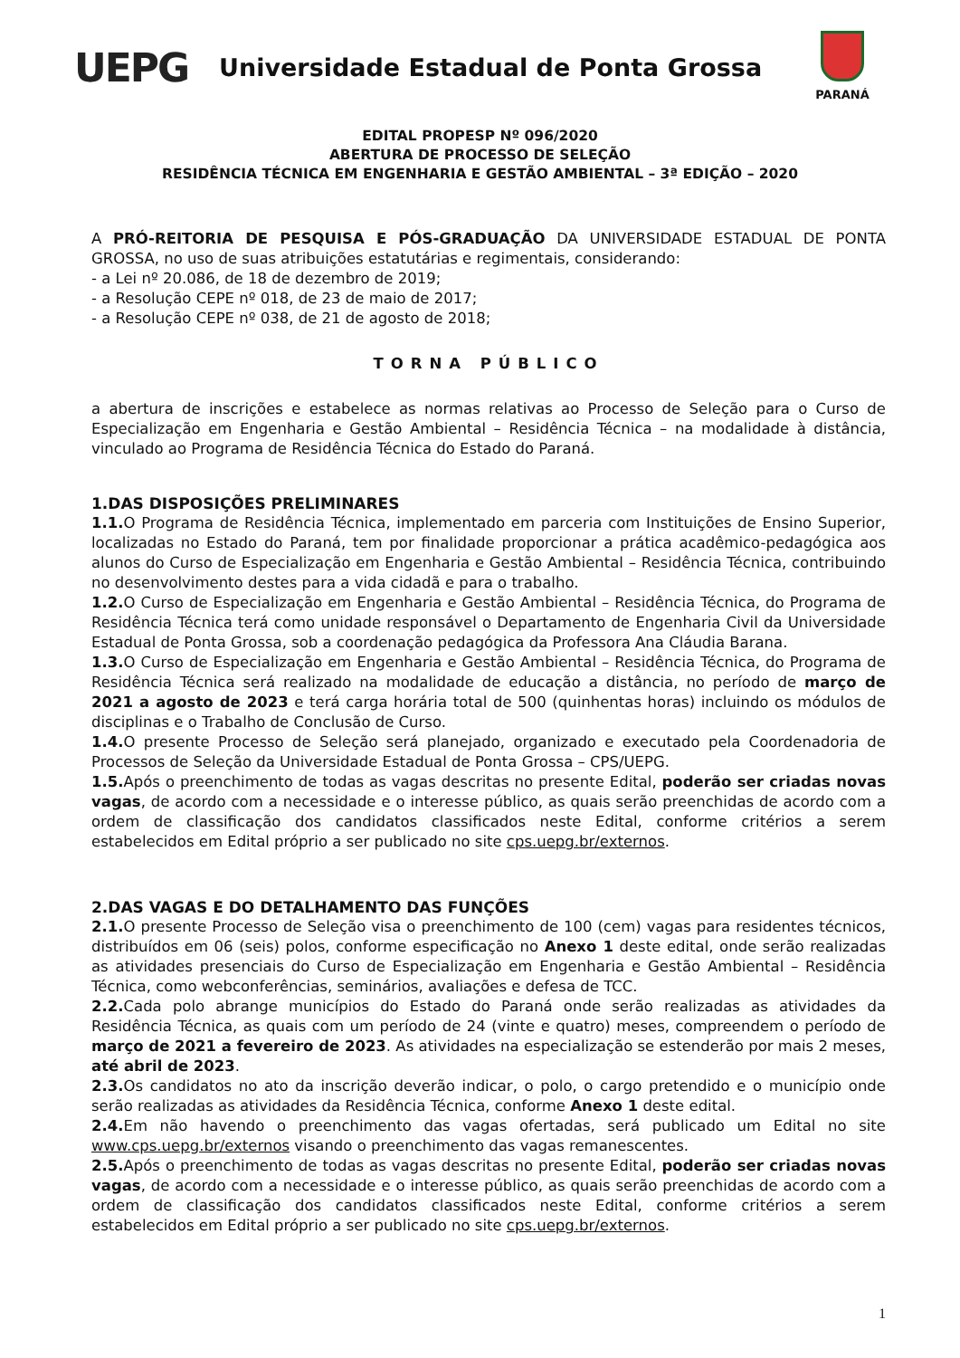UEPG
Universidade Estadual de Ponta Grossa
PARANÁ
EDITAL PROPESP Nº 096/2020
ABERTURA DE PROCESSO DE SELEÇÃO
RESIDÊNCIA TÉCNICA EM ENGENHARIA E GESTÃO AMBIENTAL – 3ª EDIÇÃO – 2020
A PRÓ-REITORIA DE PESQUISA E PÓS-GRADUAÇÃO DA UNIVERSIDADE ESTADUAL DE PONTA GROSSA, no uso de suas atribuições estatutárias e regimentais, considerando:
- a Lei nº 20.086, de 18 de dezembro de 2019;
- a Resolução CEPE nº 018, de 23 de maio de 2017;
- a Resolução CEPE nº 038, de 21 de agosto de 2018;
TORNA PÚBLICO
a abertura de inscrições e estabelece as normas relativas ao Processo de Seleção para o Curso de Especialização em Engenharia e Gestão Ambiental – Residência Técnica – na modalidade à distância, vinculado ao Programa de Residência Técnica do Estado do Paraná.
1.DAS DISPOSIÇÕES PRELIMINARES
1.1. O Programa de Residência Técnica, implementado em parceria com Instituições de Ensino Superior, localizadas no Estado do Paraná, tem por finalidade proporcionar a prática acadêmico-pedagógica aos alunos do Curso de Especialização em Engenharia e Gestão Ambiental – Residência Técnica, contribuindo no desenvolvimento destes para a vida cidadã e para o trabalho.
1.2. O Curso de Especialização em Engenharia e Gestão Ambiental – Residência Técnica, do Programa de Residência Técnica terá como unidade responsável o Departamento de Engenharia Civil da Universidade Estadual de Ponta Grossa, sob a coordenação pedagógica da Professora Ana Cláudia Barana.
1.3. O Curso de Especialização em Engenharia e Gestão Ambiental – Residência Técnica, do Programa de Residência Técnica será realizado na modalidade de educação a distância, no período de março de 2021 a agosto de 2023 e terá carga horária total de 500 (quinhentas horas) incluindo os módulos de disciplinas e o Trabalho de Conclusão de Curso.
1.4. O presente Processo de Seleção será planejado, organizado e executado pela Coordenadoria de Processos de Seleção da Universidade Estadual de Ponta Grossa – CPS/UEPG.
1.5. Após o preenchimento de todas as vagas descritas no presente Edital, poderão ser criadas novas vagas, de acordo com a necessidade e o interesse público, as quais serão preenchidas de acordo com a ordem de classificação dos candidatos classificados neste Edital, conforme critérios a serem estabelecidos em Edital próprio a ser publicado no site cps.uepg.br/externos.
2.DAS VAGAS E DO DETALHAMENTO DAS FUNÇÕES
2.1. O presente Processo de Seleção visa o preenchimento de 100 (cem) vagas para residentes técnicos, distribuídos em 06 (seis) polos, conforme especificação no Anexo 1 deste edital, onde serão realizadas as atividades presenciais do Curso de Especialização em Engenharia e Gestão Ambiental – Residência Técnica, como webconferências, seminários, avaliações e defesa de TCC.
2.2. Cada polo abrange municípios do Estado do Paraná onde serão realizadas as atividades da Residência Técnica, as quais com um período de 24 (vinte e quatro) meses, compreendem o período de março de 2021 a fevereiro de 2023. As atividades na especialização se estenderão por mais 2 meses, até abril de 2023.
2.3. Os candidatos no ato da inscrição deverão indicar, o polo, o cargo pretendido e o município onde serão realizadas as atividades da Residência Técnica, conforme Anexo 1 deste edital.
2.4. Em não havendo o preenchimento das vagas ofertadas, será publicado um Edital no site www.cps.uepg.br/externos visando o preenchimento das vagas remanescentes.
2.5. Após o preenchimento de todas as vagas descritas no presente Edital, poderão ser criadas novas vagas, de acordo com a necessidade e o interesse público, as quais serão preenchidas de acordo com a ordem de classificação dos candidatos classificados neste Edital, conforme critérios a serem estabelecidos em Edital próprio a ser publicado no site cps.uepg.br/externos.
1